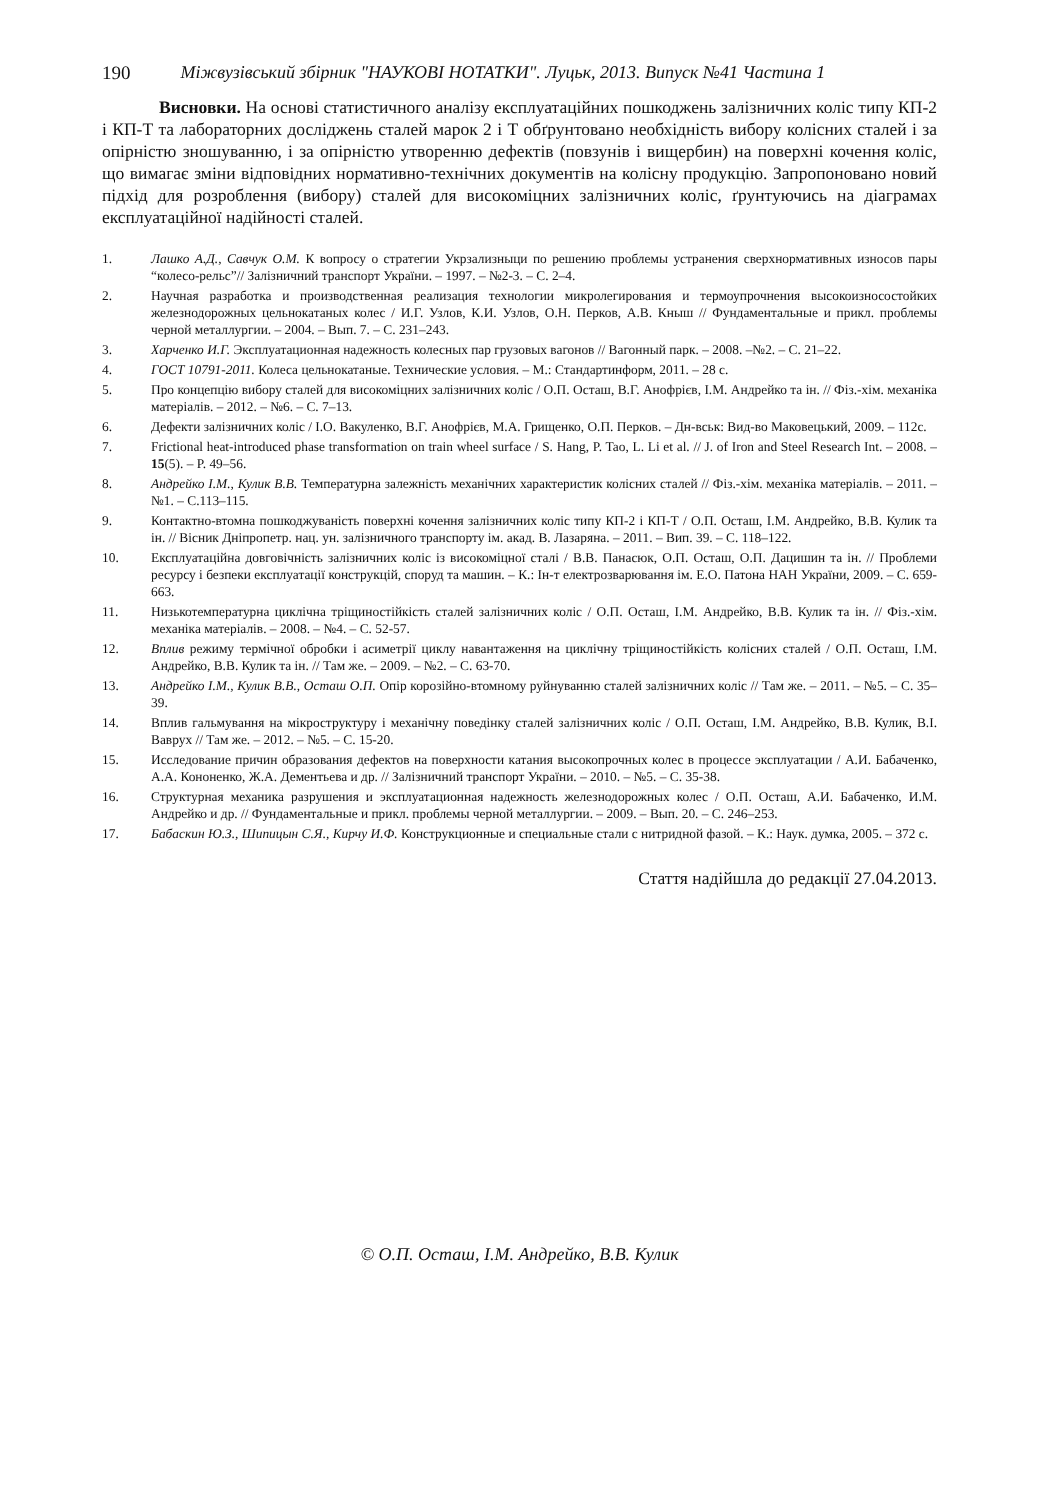190 Міжвузівський збірник "НАУКОВІ НОТАТКИ". Луцьк, 2013. Випуск №41 Частина 1
Висновки. На основі статистичного аналізу експлуатаційних пошкоджень залізничних коліс типу КП-2 і КП-Т та лабораторних досліджень сталей марок 2 і Т обґрунтовано необхідність вибору колісних сталей і за опірністю зношуванню, і за опірністю утворенню дефектів (повзунів і вищербин) на поверхні кочення коліс, що вимагає зміни відповідних нормативно-технічних документів на колісну продукцію. Запропоновано новий підхід для розроблення (вибору) сталей для високоміцних залізничних коліс, ґрунтуючись на діаграмах експлуатаційної надійності сталей.
1. Лашко А.Д., Савчук О.М. К вопросу о стратегии Укрзализныци по решению проблемы устранения сверхнормативных износов пары “колесо-рельс”// Залізничний транспорт України. – 1997. – №2-3. – С. 2–4.
2. Научная разработка и производственная реализация технологии микролегирования и термоупрочнения высокоизносостойких железнодорожных цельнокатаных колес / И.Г. Узлов, К.И. Узлов, О.Н. Перков, А.В. Кныш // Фундаментальные и прикл. проблемы черной металлургии. – 2004. – Вып. 7. – С. 231–243.
3. Харченко И.Г. Эксплуатационная надежность колесных пар грузовых вагонов // Вагонный парк. – 2008. –№2. – С. 21–22.
4. ГОСТ 10791-2011. Колеса цельнокатаные. Технические условия. – М.: Стандартинформ, 2011. – 28 с.
5. Про концепцію вибору сталей для високоміцних залізничних коліс / О.П. Осташ, В.Г. Анофрієв, І.М. Андрейко та ін. // Фіз.-хім. механіка матеріалів. – 2012. – №6. – С. 7–13.
6. Дефекти залізничних коліс / І.О. Вакуленко, В.Г. Анофрієв, М.А. Грищенко, О.П. Перков. – Дн-вськ: Вид-во Маковецький, 2009. – 112с.
7. Frictional heat-introduced phase transformation on train wheel surface / S. Hang, P. Tao, L. Li et al. // J. of Iron and Steel Research Int. – 2008. – 15(5). – P. 49–56.
8. Андрейко І.М., Кулик В.В. Температурна залежність механічних характеристик колісних сталей // Фіз.-хім. механіка матеріалів. – 2011. – №1. – С.113–115.
9. Контактно-втомна пошкоджуваність поверхні кочення залізничних коліс типу КП-2 і КП-Т / О.П. Осташ, І.М. Андрейко, В.В. Кулик та ін. // Вісник Дніпропетр. нац. ун. залізничного транспорту ім. акад. В. Лазаряна. – 2011. – Вип. 39. – С. 118–122.
10. Експлуатаційна довговічність залізничних коліс із високоміцної сталі / В.В. Панасюк, О.П. Осташ, О.П. Дацишин та ін. // Проблеми ресурсу і безпеки експлуатації конструкцій, споруд та машин. – К.: Ін-т електрозварювання ім. Е.О. Патона НАН України, 2009. – С. 659-663.
11. Низькотемпературна циклічна тріщиностійкість сталей залізничних коліс / О.П. Осташ, І.М. Андрейко, В.В. Кулик та ін. // Фіз.-хім. механіка матеріалів. – 2008. – №4. – С. 52-57.
12. Вплив режиму термічної обробки і асиметрії циклу навантаження на циклічну тріщиностійкість колісних сталей / О.П. Осташ, І.М. Андрейко, В.В. Кулик та ін. // Там же. – 2009. – №2. – С. 63-70.
13. Андрейко І.М., Кулик В.В., Осташ О.П. Опір корозійно-втомному руйнуванню сталей залізничних коліс // Там же. – 2011. – №5. – С. 35–39.
14. Вплив гальмування на мікроструктуру і механічну поведінку сталей залізничних коліс / О.П. Осташ, І.М. Андрейко, В.В. Кулик, В.І. Ваврух // Там же. – 2012. – №5. – С. 15-20.
15. Исследование причин образования дефектов на поверхности катания высокопрочных колес в процессе эксплуатации / А.И. Бабаченко, А.А. Кононенко, Ж.А. Дементьева и др. // Залізничний транспорт України. – 2010. – №5. – С. 35-38.
16. Структурная механика разрушения и эксплуатационная надежность железнодорожных колес / О.П. Осташ, А.И. Бабаченко, И.М. Андрейко и др. // Фундаментальные и прикл. проблемы черной металлургии. – 2009. – Вып. 20. – С. 246–253.
17. Бабаскин Ю.З., Шипицын С.Я., Кирчу И.Ф. Конструкционные и специальные стали с нитридной фазой. – К.: Наук. думка, 2005. – 372 с.
Стаття надійшла до редакції 27.04.2013.
© О.П. Осташ, І.М. Андрейко, В.В. Кулик